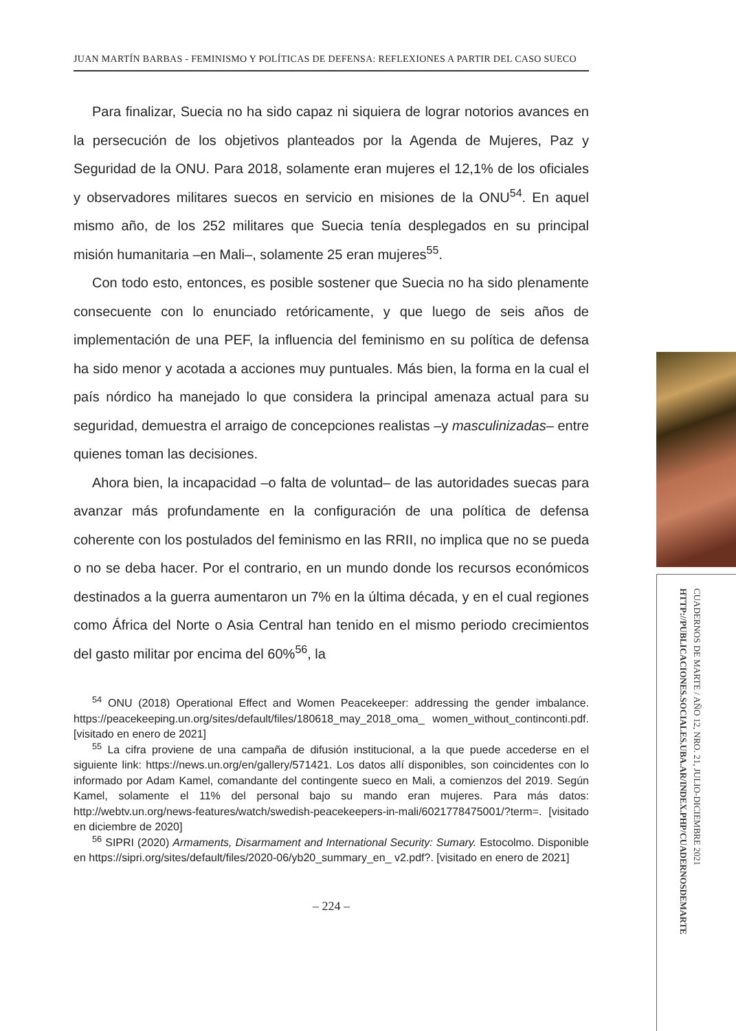JUAN MARTÍN BARBAS - FEMINISMO Y POLÍTICAS DE DEFENSA: REFLEXIONES A PARTIR DEL CASO SUECO
Para finalizar, Suecia no ha sido capaz ni siquiera de lograr notorios avances en la persecución de los objetivos planteados por la Agenda de Mujeres, Paz y Seguridad de la ONU. Para 2018, solamente eran mujeres el 12,1% de los oficiales y observadores militares suecos en servicio en misiones de la ONU<sup>54</sup>. En aquel mismo año, de los 252 militares que Suecia tenía desplegados en su principal misión humanitaria –en Mali–, solamente 25 eran mujeres<sup>55</sup>.
Con todo esto, entonces, es posible sostener que Suecia no ha sido plenamente consecuente con lo enunciado retóricamente, y que luego de seis años de implementación de una PEF, la influencia del feminismo en su política de defensa ha sido menor y acotada a acciones muy puntuales. Más bien, la forma en la cual el país nórdico ha manejado lo que considera la principal amenaza actual para su seguridad, demuestra el arraigo de concepciones realistas –y masculinizadas– entre quienes toman las decisiones.
Ahora bien, la incapacidad –o falta de voluntad– de las autoridades suecas para avanzar más profundamente en la configuración de una política de defensa coherente con los postulados del feminismo en las RRII, no implica que no se pueda o no se deba hacer. Por el contrario, en un mundo donde los recursos económicos destinados a la guerra aumentaron un 7% en la última década, y en el cual regiones como África del Norte o Asia Central han tenido en el mismo periodo crecimientos del gasto militar por encima del 60%<sup>56</sup>, la
<sup>54</sup> ONU (2018) Operational Effect and Women Peacekeeper: addressing the gender imbalance. https://peacekeeping.un.org/sites/default/files/180618_may_2018_oma_ women_without_continconti.pdf. [visitado en enero de 2021]
<sup>55</sup> La cifra proviene de una campaña de difusión institucional, a la que puede accederse en el siguiente link: https://news.un.org/en/gallery/571421. Los datos allí disponibles, son coincidentes con lo informado por Adam Kamel, comandante del contingente sueco en Mali, a comienzos del 2019. Según Kamel, solamente el 11% del personal bajo su mando eran mujeres. Para más datos: http://webtv.un.org/news-features/watch/swedish-peacekeepers-in-mali/6021778475001/?term=. [visitado en diciembre de 2020]
<sup>56</sup> SIPRI (2020) Armaments, Disarmament and International Security: Sumary. Estocolmo. Disponible en https://sipri.org/sites/default/files/2020-06/yb20_summary_en_ v2.pdf?. [visitado en enero de 2021]
– 224 –
CUADERNOS DE MARTE / AÑO 12, NRO. 21, JULIO-DICIEMBRE 2021
HTTP://PUBLICACIONES.SOCIALES.UBA.AR/INDEX.PHP/CUADERNOSDEMARTE